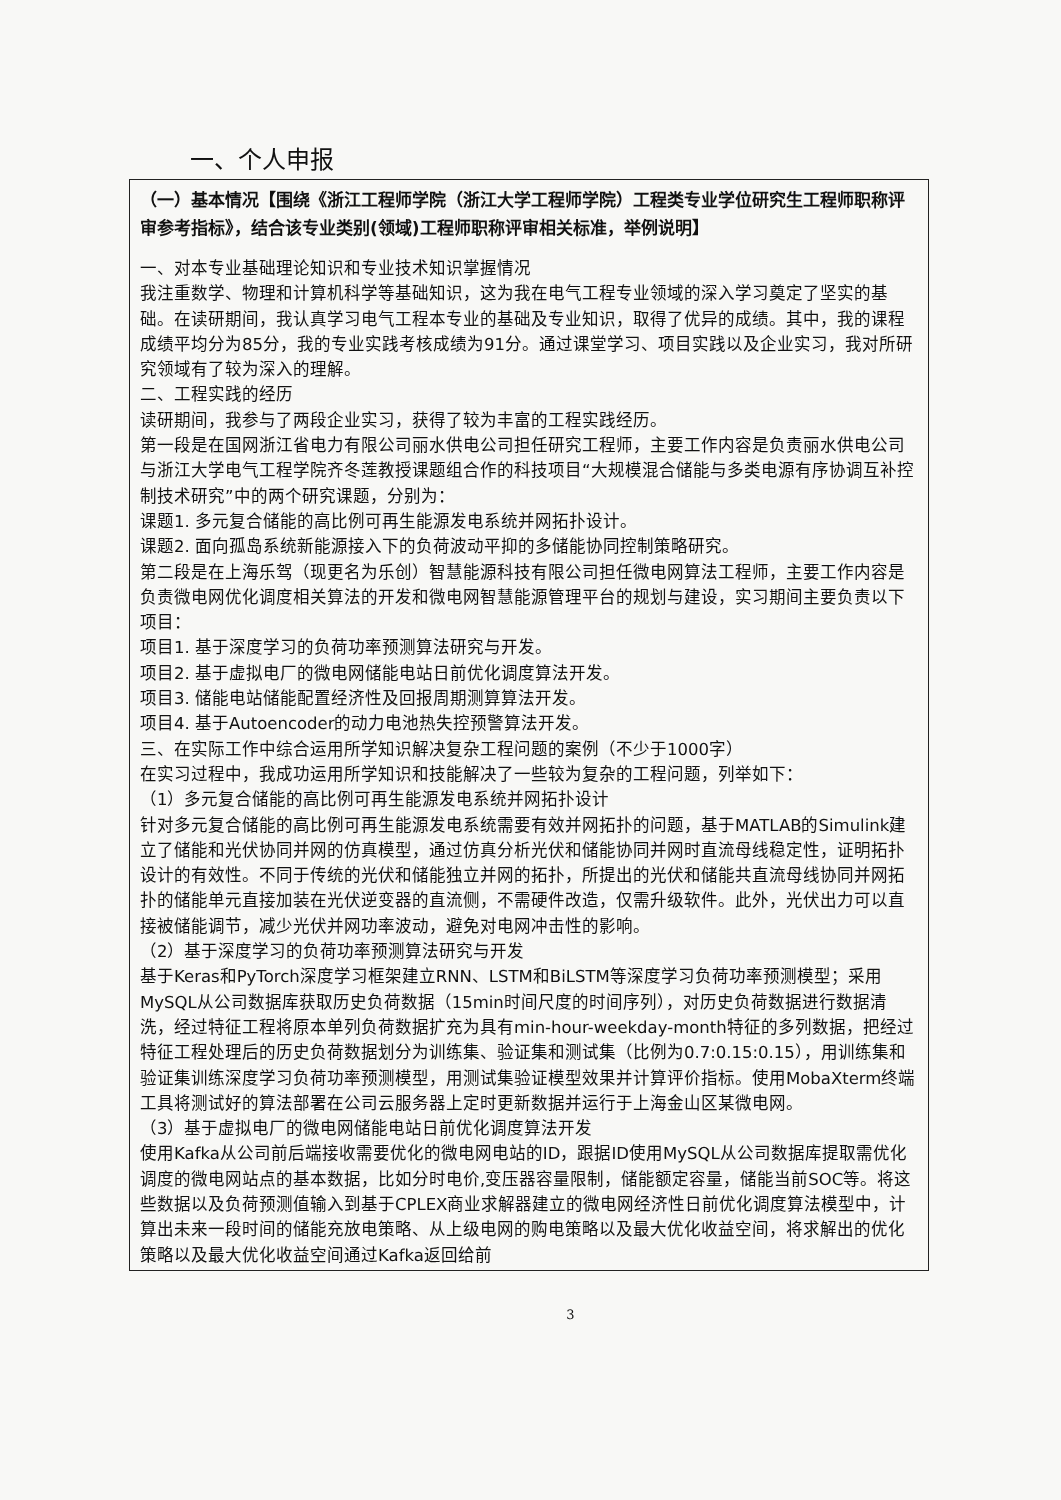一、个人申报
（一）基本情况【围绕《浙江工程师学院（浙江大学工程师学院）工程类专业学位研究生工程师职称评审参考指标》，结合该专业类别(领域)工程师职称评审相关标准，举例说明】
一、对本专业基础理论知识和专业技术知识掌握情况
我注重数学、物理和计算机科学等基础知识，这为我在电气工程专业领域的深入学习奠定了坚实的基础。在读研期间，我认真学习电气工程本专业的基础及专业知识，取得了优异的成绩。其中，我的课程成绩平均分为85分，我的专业实践考核成绩为91分。通过课堂学习、项目实践以及企业实习，我对所研究领域有了较为深入的理解。
二、工程实践的经历
读研期间，我参与了两段企业实习，获得了较为丰富的工程实践经历。
第一段是在国网浙江省电力有限公司丽水供电公司担任研究工程师，主要工作内容是负责丽水供电公司与浙江大学电气工程学院齐冬莲教授课题组合作的科技项目“大规模混合储能与多类电源有序协调互补控制技术研究”中的两个研究课题，分别为：
课题1. 多元复合储能的高比例可再生能源发电系统并网拓扑设计。
课题2. 面向孤岛系统新能源接入下的负荷波动平抑的多储能协同控制策略研究。
第二段是在上海乐驾（现更名为乐创）智慧能源科技有限公司担任微电网算法工程师，主要工作内容是负责微电网优化调度相关算法的开发和微电网智慧能源管理平台的规划与建设，实习期间主要负责以下项目：
项目1. 基于深度学习的负荷功率预测算法研究与开发。
项目2. 基于虚拟电厂的微电网储能电站日前优化调度算法开发。
项目3. 储能电站储能配置经济性及回报周期测算算法开发。
项目4. 基于Autoencoder的动力电池热失控预警算法开发。
三、在实际工作中综合运用所学知识解决复杂工程问题的案例（不少于1000字）
在实习过程中，我成功运用所学知识和技能解决了一些较为复杂的工程问题，列举如下：
（1）多元复合储能的高比例可再生能源发电系统并网拓扑设计
针对多元复合储能的高比例可再生能源发电系统需要有效并网拓扑的问题，基于MATLAB的Simulink建立了储能和光伏协同并网的仿真模型，通过仿真分析光伏和储能协同并网时直流母线稳定性，证明拓扑设计的有效性。不同于传统的光伏和储能独立并网的拓扑，所提出的光伏和储能共直流母线协同并网拓扑的储能单元直接加装在光伏逆变器的直流侧，不需硬件改造，仅需升级软件。此外，光伏出力可以直接被储能调节，减少光伏并网功率波动，避免对电网冲击性的影响。
（2）基于深度学习的负荷功率预测算法研究与开发
基于Keras和PyTorch深度学习框架建立RNN、LSTM和BiLSTM等深度学习负荷功率预测模型；采用MySQL从公司数据库获取历史负荷数据（15min时间尺度的时间序列），对历史负荷数据进行数据清洗，经过特征工程将原本单列负荷数据扩充为具有min-hour-weekday-month特征的多列数据，把经过特征工程处理后的历史负荷数据划分为训练集、验证集和测试集（比例为0.7:0.15:0.15），用训练集和验证集训练深度学习负荷功率预测模型，用测试集验证模型效果并计算评价指标。使用MobaXterm终端工具将测试好的算法部署在公司云服务器上定时更新数据并运行于上海金山区某微电网。
（3）基于虚拟电厂的微电网储能电站日前优化调度算法开发
使用Kafka从公司前后端接收需要优化的微电网电站的ID，跟据ID使用MySQL从公司数据库提取需优化调度的微电网站点的基本数据，比如分时电价,变压器容量限制，储能额定容量，储能当前SOC等。将这些数据以及负荷预测值输入到基于CPLEX商业求解器建立的微电网经济性日前优化调度算法模型中，计算出未来一段时间的储能充放电策略、从上级电网的购电策略以及最大优化收益空间，将求解出的优化策略以及最大优化收益空间通过Kafka返回给前
3